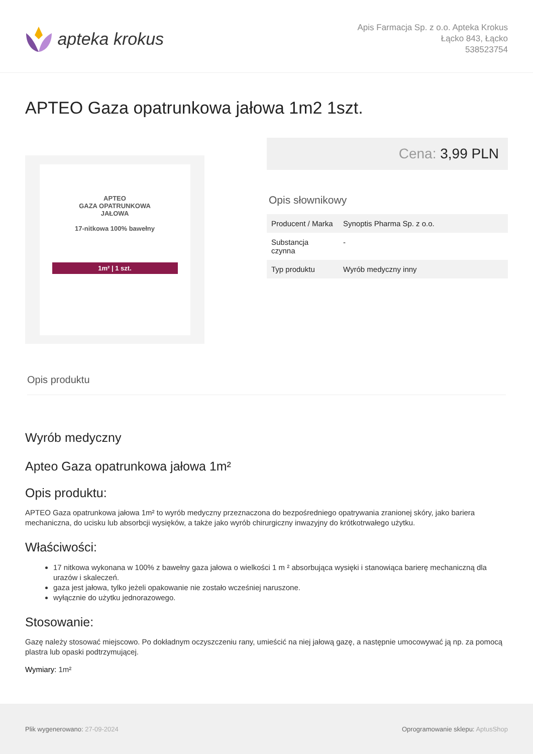apteka krokus
Apis Farmacja Sp. z o.o. Apteka Krokus
Łącko 843, Łącko
538523754
APTEO Gaza opatrunkowa jałowa 1m2 1szt.
APTEO
GAZA OPATRUNKOWA
JAŁOWA
17-nitkowa 100% bawełny
1m² | 1 szt.
Cena: 3,99 PLN
Opis słownikowy
| Producent / Marka | Synoptis Pharma Sp. z o.o. |
| Substancja czynna | - |
| Typ produktu | Wyrób medyczny inny |
Opis produktu
Wyrób medyczny
Apteo Gaza opatrunkowa jałowa 1m²
Opis produktu:
APTEO Gaza opatrunkowa jałowa 1m² to wyrób medyczny przeznaczona do bezpośredniego opatrywania zranionej skóry, jako bariera mechaniczna, do ucisku lub absorbcji wysięków, a także jako wyrób chirurgiczny inwazyjny do krótkotrwałego użytku.
Właściwości:
17 nitkowa wykonana w 100% z bawełny gaza jałowa o wielkości 1 m ² absorbująca wysięki i stanowiąca barierę mechaniczną dla urazów i skaleczeń.
gaza jest jałowa, tylko jeżeli opakowanie nie zostało wcześniej naruszone.
wyłącznie do użytku jednorazowego.
Stosowanie:
Gazę należy stosować miejscowo. Po dokładnym oczyszczeniu rany, umieścić na niej jałową gazę, a następnie umocowywać ją np. za pomocą plastra lub opaski podtrzymującej.
Wymiary: 1m²
Plik wygenerowano: 27-09-2024
Oprogramowanie sklepu: AptusShop